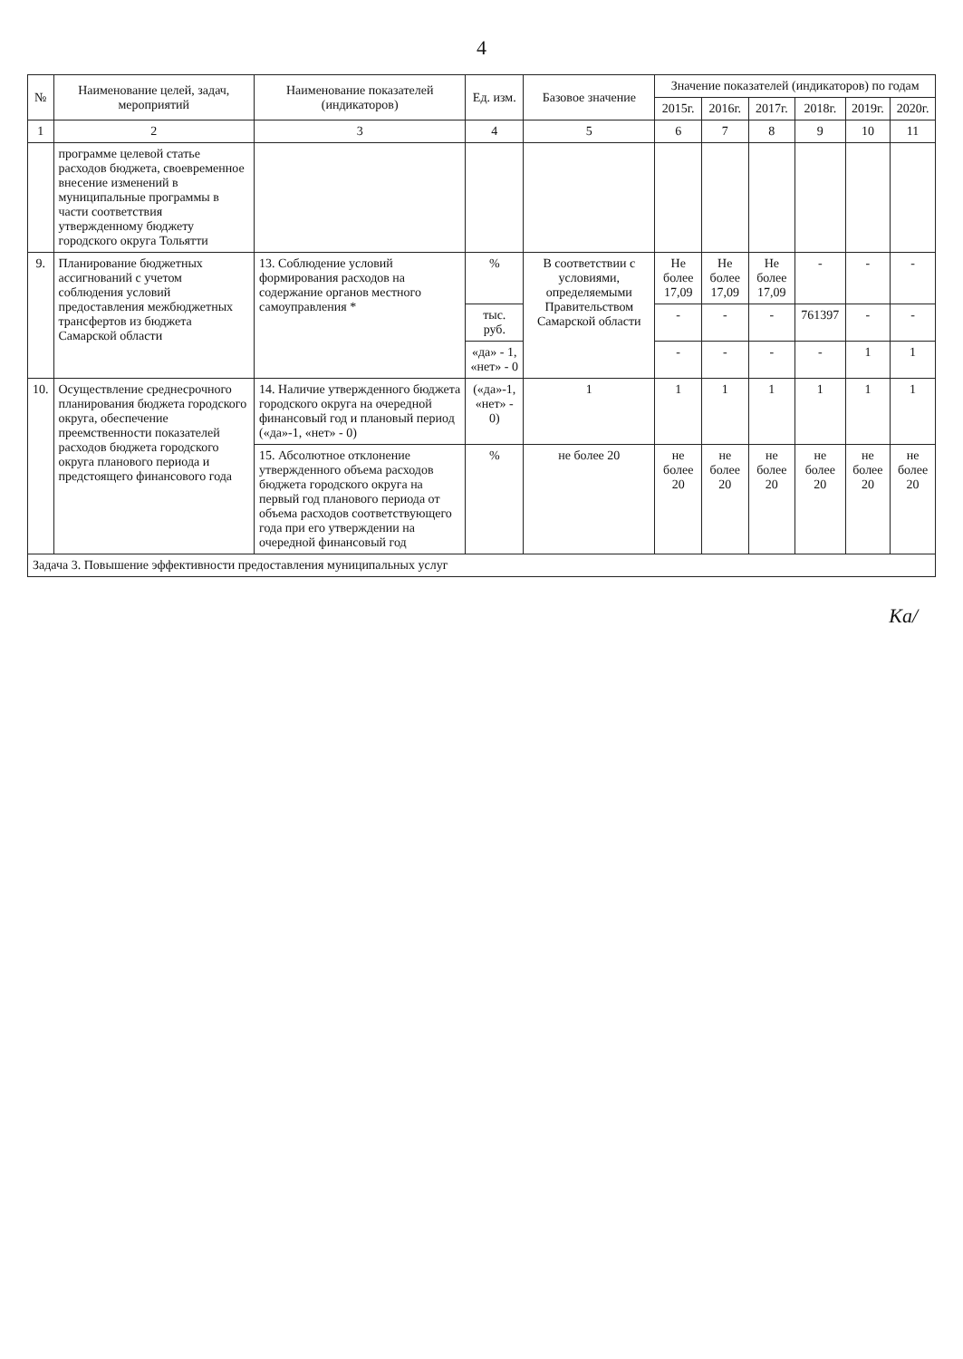4
| № | Наименование целей, задач, мероприятий | Наименование показателей (индикаторов) | Ед. изм. | Базовое значение | Значение показателей (индикаторов) по годам | | | | | |
| --- | --- | --- | --- | --- | --- | --- | --- | --- | --- | --- |
| | | | | | 2015г. | 2016г. | 2017г. | 2018г. | 2019г. | 2020г. |
| 1 | 2 | 3 | 4 | 5 | 6 | 7 | 8 | 9 | 10 | 11 |
| | программе целевой статье расходов бюджета, своевременное внесение изменений в муниципальные программы в части соответствия утвержденному бюджету городского округа Тольятти | | | | | | | | | |
| 9. | Планирование бюджетных ассигнований с учетом соблюдения условий предоставления межбюджетных трансфертов из бюджета Самарской области | 13. Соблюдение условий формирования расходов на содержание органов местного самоуправления * | % | В соответствии с условиями, определяемыми Правительством Самарской области | Не более 17,09 | Не более 17,09 | Не более 17,09 | - | - | - |
| | | | тыс. руб. | | - | - | - | 761397 | - | - |
| | | | «да» - 1, «нет» - 0 | | - | - | - | - | 1 | 1 |
| 10. | Осуществление среднесрочного планирования бюджета городского округа, обеспечение преемственности показателей расходов бюджета городского округа планового периода и предстоящего финансового года | 14. Наличие утвержденного бюджета городского округа на очередной финансовый год и плановый период («да»-1, «нет» - 0) | («да»-1, «нет» - 0) | 1 | 1 | 1 | 1 | 1 | 1 | 1 |
| | | 15. Абсолютное отклонение утвержденного объема расходов бюджета городского округа на первый год планового периода от объема расходов соответствующего года при его утверждении на очередной финансовый год | % | не более 20 | не более 20 | не более 20 | не более 20 | не более 20 | не более 20 | не более 20 |
| Задача 3. Повышение эффективности предоставления муниципальных услуг | | | | | | | | | | |
Ка/